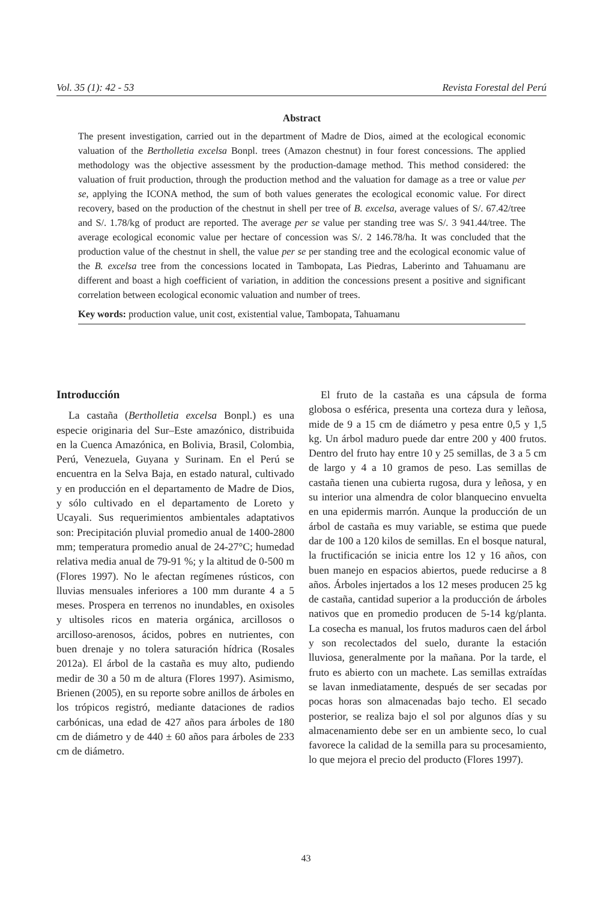Vol. 35 (1): 42 - 53 Revista Forestal del Perú
Abstract
The present investigation, carried out in the department of Madre de Dios, aimed at the ecological economic valuation of the Bertholletia excelsa Bonpl. trees (Amazon chestnut) in four forest concessions. The applied methodology was the objective assessment by the production-damage method. This method considered: the valuation of fruit production, through the production method and the valuation for damage as a tree or value per se, applying the ICONA method, the sum of both values generates the ecological economic value. For direct recovery, based on the production of the chestnut in shell per tree of B. excelsa, average values of S/. 67.42/tree and S/. 1.78/kg of product are reported. The average per se value per standing tree was S/. 3 941.44/tree. The average ecological economic value per hectare of concession was S/. 2 146.78/ha. It was concluded that the production value of the chestnut in shell, the value per se per standing tree and the ecological economic value of the B. excelsa tree from the concessions located in Tambopata, Las Piedras, Laberinto and Tahuamanu are different and boast a high coefficient of variation, in addition the concessions present a positive and significant correlation between ecological economic valuation and number of trees.
Key words: production value, unit cost, existential value, Tambopata, Tahuamanu
Introducción
La castaña (Bertholletia excelsa Bonpl.) es una especie originaria del Sur–Este amazónico, distribuida en la Cuenca Amazónica, en Bolivia, Brasil, Colombia, Perú, Venezuela, Guyana y Surinam. En el Perú se encuentra en la Selva Baja, en estado natural, cultivado y en producción en el departamento de Madre de Dios, y sólo cultivado en el departamento de Loreto y Ucayali. Sus requerimientos ambientales adaptativos son: Precipitación pluvial promedio anual de 1400-2800 mm; temperatura promedio anual de 24-27°C; humedad relativa media anual de 79-91 %; y la altitud de 0-500 m (Flores 1997). No le afectan regímenes rústicos, con lluvias mensuales inferiores a 100 mm durante 4 a 5 meses. Prospera en terrenos no inundables, en oxisoles y ultisoles ricos en materia orgánica, arcillosos o arcilloso-arenosos, ácidos, pobres en nutrientes, con buen drenaje y no tolera saturación hídrica (Rosales 2012a). El árbol de la castaña es muy alto, pudiendo medir de 30 a 50 m de altura (Flores 1997). Asimismo, Brienen (2005), en su reporte sobre anillos de árboles en los trópicos registró, mediante dataciones de radios carbónicas, una edad de 427 años para árboles de 180 cm de diámetro y de 440 ± 60 años para árboles de 233 cm de diámetro.
El fruto de la castaña es una cápsula de forma globosa o esférica, presenta una corteza dura y leñosa, mide de 9 a 15 cm de diámetro y pesa entre 0,5 y 1,5 kg. Un árbol maduro puede dar entre 200 y 400 frutos. Dentro del fruto hay entre 10 y 25 semillas, de 3 a 5 cm de largo y 4 a 10 gramos de peso. Las semillas de castaña tienen una cubierta rugosa, dura y leñosa, y en su interior una almendra de color blanquecino envuelta en una epidermis marrón. Aunque la producción de un árbol de castaña es muy variable, se estima que puede dar de 100 a 120 kilos de semillas. En el bosque natural, la fructificación se inicia entre los 12 y 16 años, con buen manejo en espacios abiertos, puede reducirse a 8 años. Árboles injertados a los 12 meses producen 25 kg de castaña, cantidad superior a la producción de árboles nativos que en promedio producen de 5-14 kg/planta. La cosecha es manual, los frutos maduros caen del árbol y son recolectados del suelo, durante la estación lluviosa, generalmente por la mañana. Por la tarde, el fruto es abierto con un machete. Las semillas extraídas se lavan inmediatamente, después de ser secadas por pocas horas son almacenadas bajo techo. El secado posterior, se realiza bajo el sol por algunos días y su almacenamiento debe ser en un ambiente seco, lo cual favorece la calidad de la semilla para su procesamiento, lo que mejora el precio del producto (Flores 1997).
43